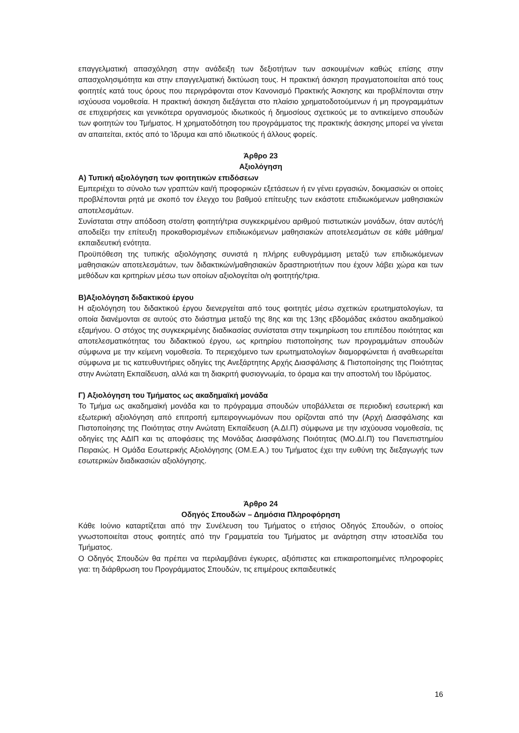επαγγελματική απασχόληση στην ανάδειξη των δεξιοτήτων των ασκουμένων καθώς επίσης στην απασχολησιμότητα και στην επαγγελματική δικτύωση τους. Η πρακτική άσκηση πραγματοποιείται από τους φοιτητές κατά τους όρους που περιγράφονται στον Κανονισμό Πρακτικής Άσκησης και προβλέπονται στην ισχύουσα νομοθεσία. Η πρακτική άσκηση διεξάγεται στο πλαίσιο χρηματοδοτούμενων ή μη προγραμμάτων σε επιχειρήσεις και γενικότερα οργανισμούς ιδιωτικούς ή δημοσίους σχετικούς με το αντικείμενο σπουδών των φοιτητών του Τμήματος. Η χρηματοδότηση του προγράμματος της πρακτικής άσκησης μπορεί να γίνεται αν απαιτείται, εκτός από το Ίδρυμα και από ιδιωτικούς ή άλλους φορείς.
Άρθρο 23
Αξιολόγηση
Α) Τυπική αξιολόγηση των φοιτητικών επιδόσεων
Εμπεριέχει το σύνολο των γραπτών και/ή προφορικών εξετάσεων ή εν γένει εργασιών, δοκιμασιών οι οποίες προβλέπονται ρητά με σκοπό τον έλεγχο του βαθμού επίτευξης των εκάστοτε επιδιωκόμενων μαθησιακών αποτελεσμάτων.
Συνίσταται στην απόδοση στο/στη φοιτητή/τρια συγκεκριμένου αριθμού πιστωτικών μονάδων, όταν αυτός/ή αποδείξει την επίτευξη προκαθορισμένων επιδιωκόμενων μαθησιακών αποτελεσμάτων σε κάθε μάθημα/εκπαιδευτική ενότητα.
Προϋπόθεση της τυπικής αξιολόγησης συνιστά η πλήρης ευθυγράμμιση μεταξύ των επιδιωκόμενων μαθησιακών αποτελεσμάτων, των διδακτικών/μαθησιακών δραστηριοτήτων που έχουν λάβει χώρα και των μεθόδων και κριτηρίων μέσω των οποίων αξιολογείται ο/η φοιτητής/τρια.
Β)Αξιολόγηση διδακτικού έργου
Η αξιολόγηση του διδακτικού έργου διενεργείται από τους φοιτητές μέσω σχετικών ερωτηματολογίων, τα οποία διανέμονται σε αυτούς στο διάστημα μεταξύ της 8ης και της 13ης εβδομάδας εκάστου ακαδημαϊκού εξαμήνου. Ο στόχος της συγκεκριμένης διαδικασίας συνίσταται στην τεκμηρίωση του επιπέδου ποιότητας και αποτελεσματικότητας του διδακτικού έργου, ως κριτηρίου πιστοποίησης των προγραμμάτων σπουδών σύμφωνα με την κείμενη νομοθεσία. Το περιεχόμενο των ερωτηματολογίων διαμορφώνεται ή αναθεωρείται σύμφωνα με τις κατευθυντήριες οδηγίες της Ανεξάρτητης Αρχής Διασφάλισης & Πιστοποίησης της Ποιότητας στην Ανώτατη Εκπαίδευση, αλλά και τη διακριτή φυσιογνωμία, το όραμα και την αποστολή του Ιδρύματος.
Γ) Αξιολόγηση του Τμήματος ως ακαδημαϊκή μονάδα
Το Τμήμα ως ακαδημαϊκή μονάδα και το πρόγραμμα σπουδών υποβάλλεται σε περιοδική εσωτερική και εξωτερική αξιολόγηση από επιτροπή εμπειρογνωμόνων που ορίζονται από την (Αρχή Διασφάλισης και Πιστοποίησης της Ποιότητας στην Ανώτατη Εκπαίδευση (Α.ΔΙ.Π) σύμφωνα με την ισχύουσα νομοθεσία, τις οδηγίες της ΑΔΙΠ και τις αποφάσεις της Μονάδας Διασφάλισης Ποιότητας (ΜΟ.ΔΙ.Π) του Πανεπιστημίου Πειραιώς. Η Ομάδα Εσωτερικής Αξιολόγησης (ΟΜ.Ε.Α.) του Τμήματος έχει την ευθύνη της διεξαγωγής των εσωτερικών διαδικασιών αξιολόγησης.
Άρθρο 24
Οδηγός Σπουδών – Δημόσια Πληροφόρηση
Κάθε Ιούνιο καταρτίζεται από την Συνέλευση του Τμήματος ο ετήσιος Οδηγός Σπουδών, ο οποίος γνωστοποιείται στους φοιτητές από την Γραμματεία του Τμήματος με ανάρτηση στην ιστοσελίδα του Τμήματος.
Ο Οδηγός Σπουδών θα πρέπει να περιλαμβάνει έγκυρες, αξιόπιστες και επικαιροποιημένες πληροφορίες για: τη διάρθρωση του Προγράμματος Σπουδών, τις επιμέρους εκπαιδευτικές
16